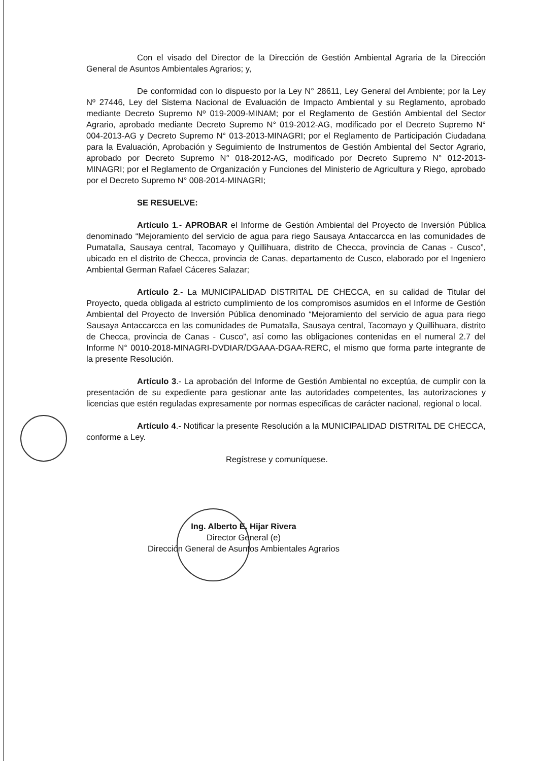Con el visado del Director de la Dirección de Gestión Ambiental Agraria de la Dirección General de Asuntos Ambientales Agrarios; y,
De conformidad con lo dispuesto por la Ley N° 28611, Ley General del Ambiente; por la Ley Nº 27446, Ley del Sistema Nacional de Evaluación de Impacto Ambiental y su Reglamento, aprobado mediante Decreto Supremo Nº 019-2009-MINAM; por el Reglamento de Gestión Ambiental del Sector Agrario, aprobado mediante Decreto Supremo N° 019-2012-AG, modificado por el Decreto Supremo N° 004-2013-AG y Decreto Supremo N° 013-2013-MINAGRI; por el Reglamento de Participación Ciudadana para la Evaluación, Aprobación y Seguimiento de Instrumentos de Gestión Ambiental del Sector Agrario, aprobado por Decreto Supremo N° 018-2012-AG, modificado por Decreto Supremo N° 012-2013-MINAGRI; por el Reglamento de Organización y Funciones del Ministerio de Agricultura y Riego, aprobado por el Decreto Supremo N° 008-2014-MINAGRI;
SE RESUELVE:
Artículo 1.- APROBAR el Informe de Gestión Ambiental del Proyecto de Inversión Pública denominado “Mejoramiento del servicio de agua para riego Sausaya Antaccarcca en las comunidades de Pumatalla, Sausaya central, Tacomayo y Quillihuara, distrito de Checca, provincia de Canas - Cusco”, ubicado en el distrito de Checca, provincia de Canas, departamento de Cusco, elaborado por el Ingeniero Ambiental German Rafael Cáceres Salazar;
Artículo 2.- La MUNICIPALIDAD DISTRITAL DE CHECCA, en su calidad de Titular del Proyecto, queda obligada al estricto cumplimiento de los compromisos asumidos en el Informe de Gestión Ambiental del Proyecto de Inversión Pública denominado “Mejoramiento del servicio de agua para riego Sausaya Antaccarcca en las comunidades de Pumatalla, Sausaya central, Tacomayo y Quillihuara, distrito de Checca, provincia de Canas - Cusco”, así como las obligaciones contenidas en el numeral 2.7 del Informe N° 0010-2018-MINAGRI-DVDIAR/DGAAA-DGAA-RERC, el mismo que forma parte integrante de la presente Resolución.
Artículo 3.- La aprobación del Informe de Gestión Ambiental no exceptúa, de cumplir con la presentación de su expediente para gestionar ante las autoridades competentes, las autorizaciones y licencias que estén reguladas expresamente por normas específicas de carácter nacional, regional o local.
Artículo 4.- Notificar la presente Resolución a la MUNICIPALIDAD DISTRITAL DE CHECCA, conforme a Ley.
Regístrese y comuníquese.
Ing. Alberto E. Hijar Rivera
Director General (e)
Dirección General de Asuntos Ambientales Agrarios